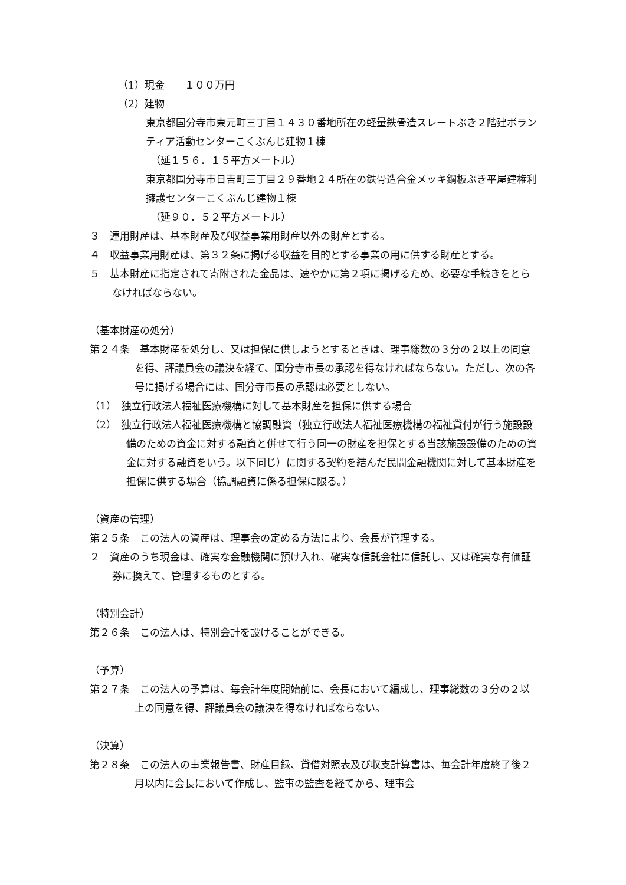（1）現金　　１００万円
（2）建物
東京都国分寺市東元町三丁目１４３０番地所在の軽量鉄骨造スレートぶき２階建ボランティア活動センターこくぶんじ建物１棟
（延１５６．１５平方メートル）
東京都国分寺市日吉町三丁目２９番地２４所在の鉄骨造合金メッキ鋼板ぶき平屋建権利擁護センターこくぶんじ建物１棟
（延９０．５２平方メートル）
３　運用財産は、基本財産及び収益事業用財産以外の財産とする。
４　収益事業用財産は、第３２条に掲げる収益を目的とする事業の用に供する財産とする。
５　基本財産に指定されて寄附された金品は、速やかに第２項に掲げるため、必要な手続きをとらなければならない。
（基本財産の処分）
第２４条　基本財産を処分し、又は担保に供しようとするときは、理事総数の３分の２以上の同意を得、評議員会の議決を経て、国分寺市長の承認を得なければならない。ただし、次の各号に掲げる場合には、国分寺市長の承認は必要としない。
（1）　独立行政法人福祉医療機構に対して基本財産を担保に供する場合
（2）　独立行政法人福祉医療機構と協調融資（独立行政法人福祉医療機構の福祉貸付が行う施設設備のための資金に対する融資と併せて行う同一の財産を担保とする当該施設設備のための資金に対する融資をいう。以下同じ）に関する契約を結んだ民間金融機関に対して基本財産を担保に供する場合（協調融資に係る担保に限る。）
（資産の管理）
第２５条　この法人の資産は、理事会の定める方法により、会長が管理する。
２　資産のうち現金は、確実な金融機関に預け入れ、確実な信託会社に信託し、又は確実な有価証券に換えて、管理するものとする。
（特別会計）
第２６条　この法人は、特別会計を設けることができる。
（予算）
第２７条　この法人の予算は、毎会計年度開始前に、会長において編成し、理事総数の３分の２以上の同意を得、評議員会の議決を得なければならない。
（決算）
第２８条　この法人の事業報告書、財産目録、貸借対照表及び収支計算書は、毎会計年度終了後２月以内に会長において作成し、監事の監査を経てから、理事会